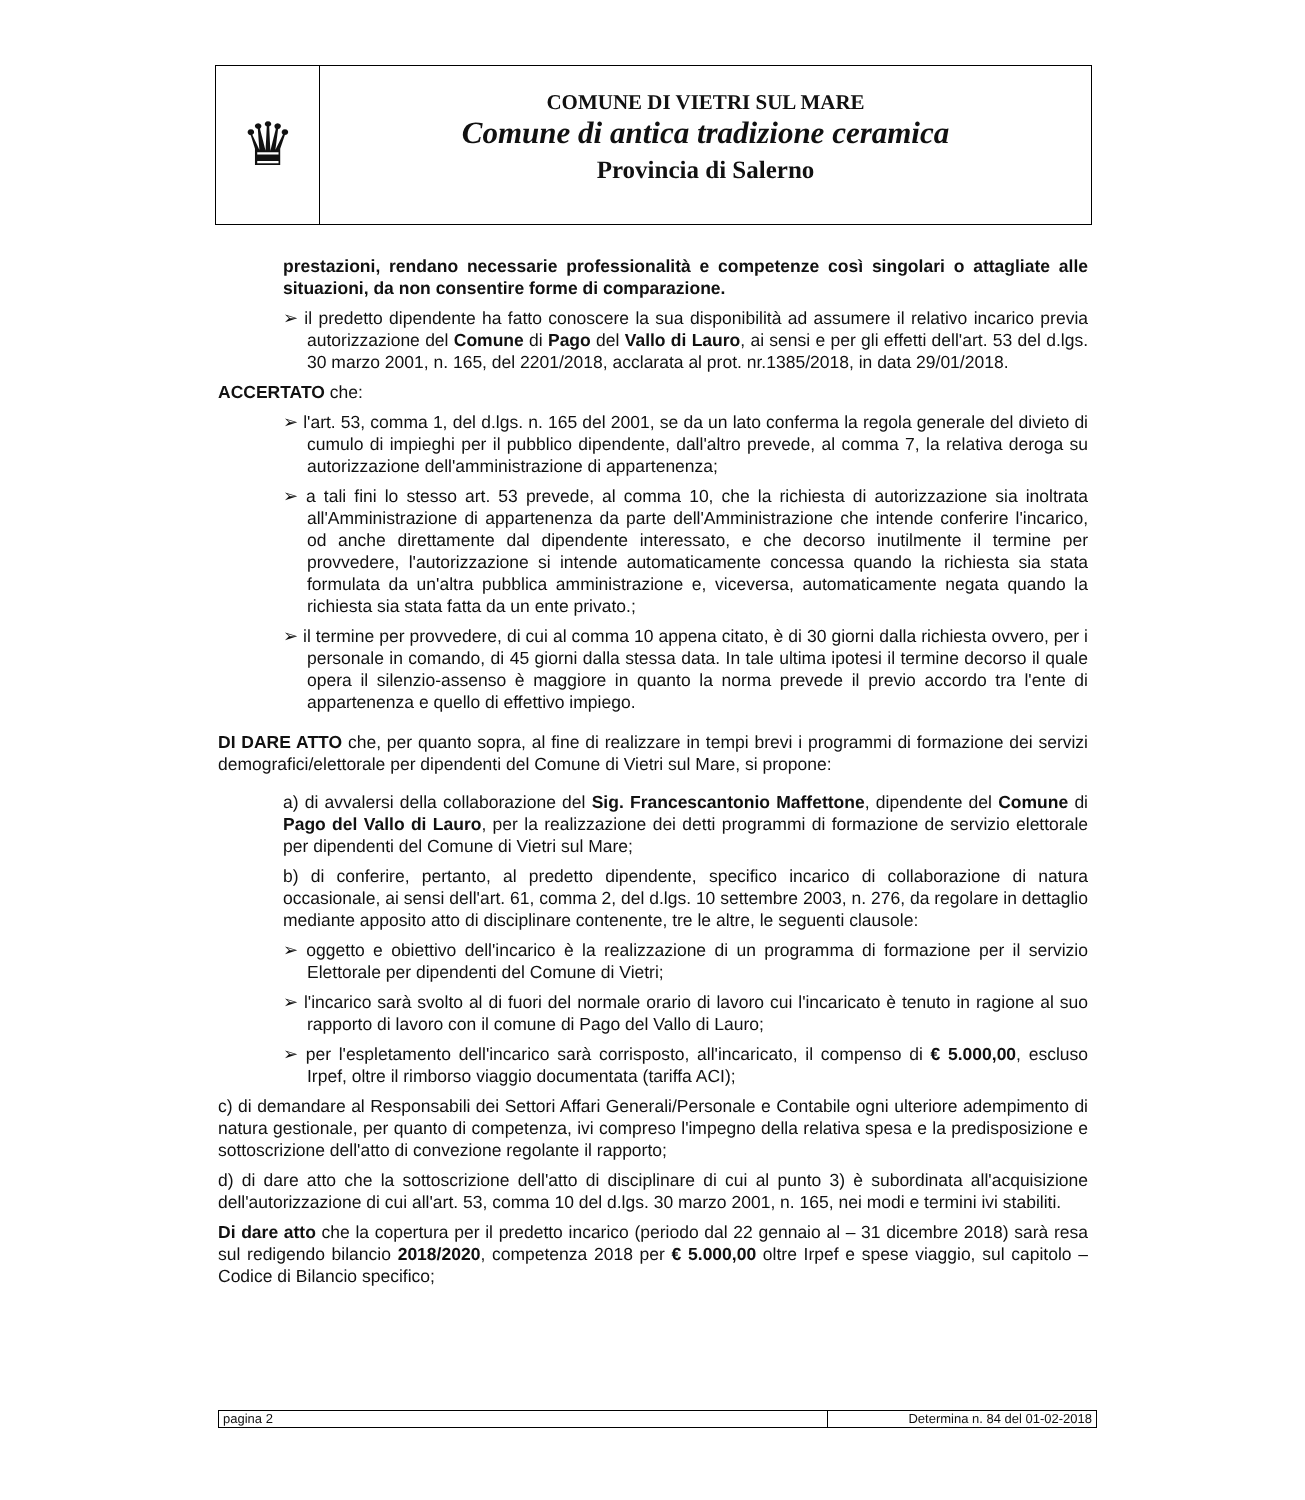♛
COMUNE DI VIETRI SUL MARE
Comune di antica tradizione ceramica
Provincia di Salerno
prestazioni, rendano necessarie professionalità e competenze così singolari o attagliate alle situazioni, da non consentire forme di comparazione.
➢ il predetto dipendente ha fatto conoscere la sua disponibilità ad assumere il relativo incarico previa autorizzazione del Comune di Pago del Vallo di Lauro, ai sensi e per gli effetti dell'art. 53 del d.lgs. 30 marzo 2001, n. 165, del 2201/2018, acclarata al prot. nr.1385/2018, in data 29/01/2018.
ACCERTATO che:
➢ l'art. 53, comma 1, del d.lgs. n. 165 del 2001, se da un lato conferma la regola generale del divieto di cumulo di impieghi per il pubblico dipendente, dall'altro prevede, al comma 7, la relativa deroga su autorizzazione dell'amministrazione di appartenenza;
➢ a tali fini lo stesso art. 53 prevede, al comma 10, che la richiesta di autorizzazione sia inoltrata all'Amministrazione di appartenenza da parte dell'Amministrazione che intende conferire l'incarico, od anche direttamente dal dipendente interessato, e che decorso inutilmente il termine per provvedere, l'autorizzazione si intende automaticamente concessa quando la richiesta sia stata formulata da un'altra pubblica amministrazione e, viceversa, automaticamente negata quando la richiesta sia stata fatta da un ente privato.;
➢ il termine per provvedere, di cui al comma 10 appena citato, è di 30 giorni dalla richiesta ovvero, per i personale in comando, di 45 giorni dalla stessa data. In tale ultima ipotesi il termine decorso il quale opera il silenzio-assenso è maggiore in quanto la norma prevede il previo accordo tra l'ente di appartenenza e quello di effettivo impiego.
DI DARE ATTO che, per quanto sopra, al fine di realizzare in tempi brevi i programmi di formazione dei servizi demografici/elettorale per dipendenti del Comune di Vietri sul Mare, si propone:
a) di avvalersi della collaborazione del Sig. Francescantonio Maffettone, dipendente del Comune di Pago del Vallo di Lauro, per la realizzazione dei detti programmi di formazione de servizio elettorale per dipendenti del Comune di Vietri sul Mare;
b) di conferire, pertanto, al predetto dipendente, specifico incarico di collaborazione di natura occasionale, ai sensi dell'art. 61, comma 2, del d.lgs. 10 settembre 2003, n. 276, da regolare in dettaglio mediante apposito atto di disciplinare contenente, tre le altre, le seguenti clausole:
➢ oggetto e obiettivo dell'incarico è la realizzazione di un programma di formazione per il servizio Elettorale per dipendenti del Comune di Vietri;
➢ l'incarico sarà svolto al di fuori del normale orario di lavoro cui l'incaricato è tenuto in ragione al suo rapporto di lavoro con il comune di Pago del Vallo di Lauro;
➢ per l'espletamento dell'incarico sarà corrisposto, all'incaricato, il compenso di € 5.000,00, escluso Irpef, oltre il rimborso viaggio documentata (tariffa ACI);
c) di demandare al Responsabili dei Settori Affari Generali/Personale e Contabile ogni ulteriore adempimento di natura gestionale, per quanto di competenza, ivi compreso l'impegno della relativa spesa e la predisposizione e sottoscrizione dell'atto di convezione regolante il rapporto;
d) di dare atto che la sottoscrizione dell'atto di disciplinare di cui al punto 3) è subordinata all'acquisizione dell'autorizzazione di cui all'art. 53, comma 10 del d.lgs. 30 marzo 2001, n. 165, nei modi e termini ivi stabiliti.
Di dare atto che la copertura per il predetto incarico (periodo dal 22 gennaio al – 31 dicembre 2018) sarà resa sul redigendo bilancio 2018/2020, competenza 2018 per € 5.000,00 oltre Irpef e spese viaggio, sul capitolo – Codice di Bilancio specifico;
pagina 2 Determina n. 84 del 01-02-2018